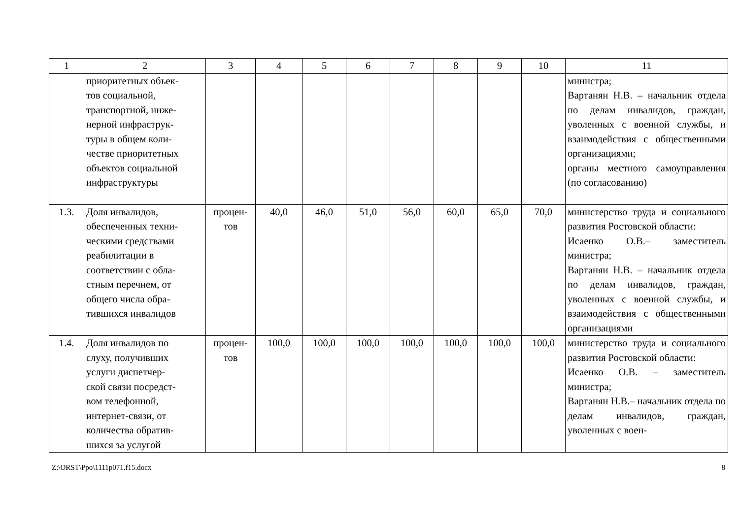| 1 | 2 | 3 | 4 | 5 | 6 | 7 | 8 | 9 | 10 | 11 |
| --- | --- | --- | --- | --- | --- | --- | --- | --- | --- | --- |
| | приоритетных объек- тов социальной, транспортной, инже- нерной инфраструк- туры в общем коли- честве приоритетных объектов социальной инфраструктуры | | | | | | | | | министра; Вартанян Н.В. – начальник отдела по делам инвалидов, граждан, уволенных с воен­ной службы, и взаимо­действия с общественными организациями; органы местного самоуправ­ления (по согласованию) |
| 1.3. | Доля инвалидов, обеспеченных техни- ческими средствами реабилитации в соответствии с обла- стным перечнем, от общего числа обра- тившихся инвалидов | процен- тов | 40,0 | 46,0 | 51,0 | 56,0 | 60,0 | 65,0 | 70,0 | министерство труда и социального развития Ростовской области: Исаенко О.В.– заместитель министра; Вартанян Н.В. – начальник отдела по делам инвалидов, граждан, уволенных с воен­ной службы, и взаимодей­ствия с общественными организациями |
| 1.4. | Доля инвалидов по слуху, получивших услуги диспетчер- ской связи посредст- вом телефонной, интернет-связи, от количества обратив- шихся за услугой | процен- тов | 100,0 | 100,0 | 100,0 | 100,0 | 100,0 | 100,0 | 100,0 | министерство труда и социального развития Ростовской области: Исаенко О.В. – заместитель министра; Вартанян Н.В.– начальник отдела по делам инвалидов, граждан, уволенных с воен- |
Z:\ORST\Ppo\1111p071.f15.docx 8